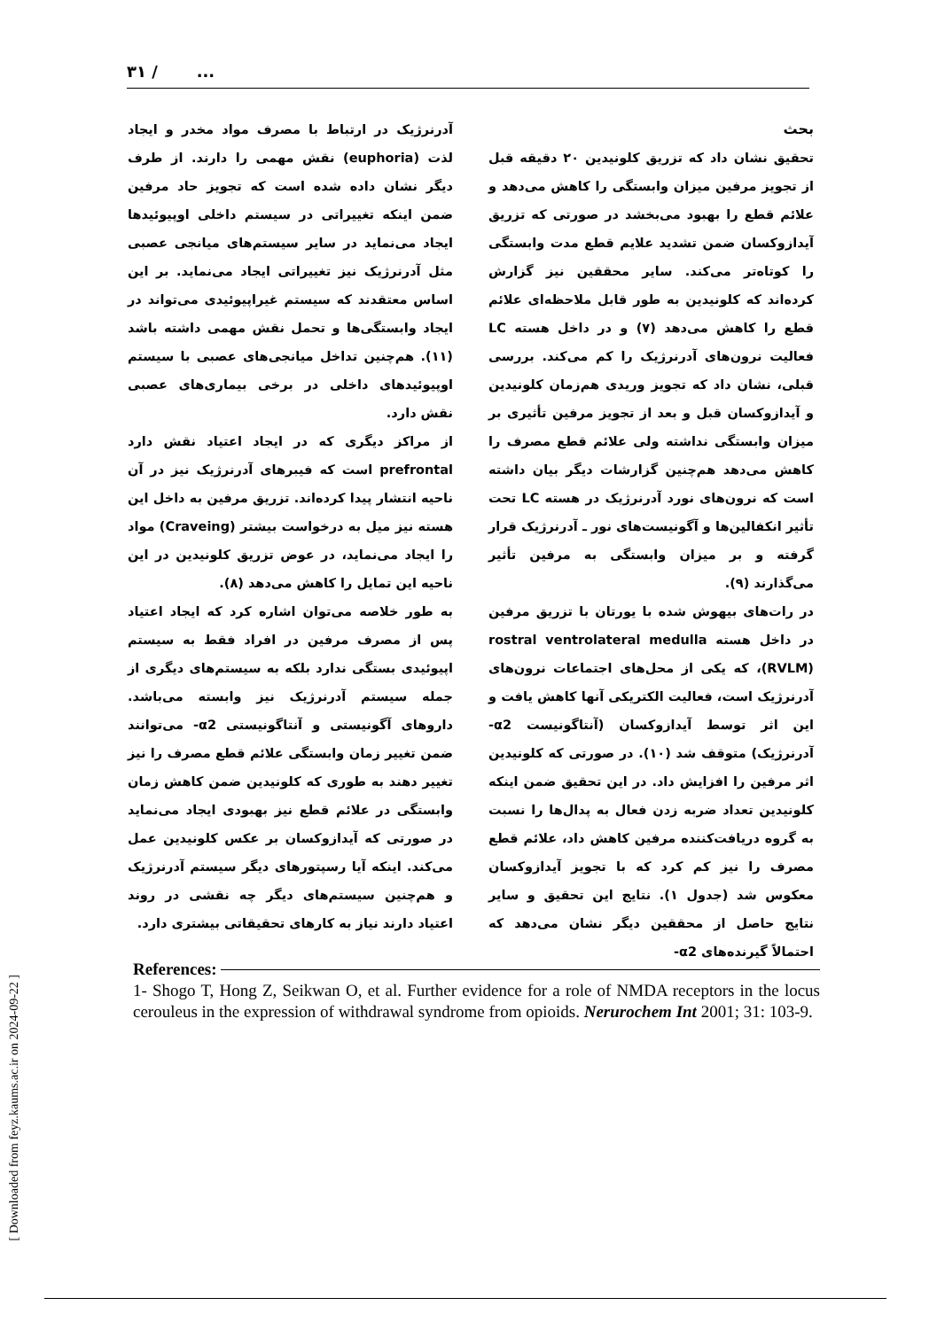۳۱ / ...
بحث
تحقیق نشان داد که تزریق کلونیدین ۲۰ دقیقه قبل از تجویز مرفین میزان وابستگی را کاهش می‌دهد و علائم قطع را بهبود می‌بخشد در صورتی که تزریق آیدازوکسان ضمن تشدید علایم قطع مدت وابستگی را کوتاه‌تر می‌کند. سایر محققین نیز گزارش کرده‌اند که کلونیدین به طور قابل ملاحظه‌ای علائم قطع را کاهش می‌دهد (۷) و در داخل هسته LC فعالیت نرون‌های آدرنرژیک را کم می‌کند. بررسی قبلی، نشان داد که تجویز وریدی هم‌زمان کلونیدین و آیدازوکسان قبل و بعد از تجویز مرفین تأثیری بر میزان وابستگی نداشته ولی علائم قطع مصرف را کاهش می‌دهد هم‌چنین گزارشات دیگر بیان داشته است که نرون‌های نورد آدرنرژیک در هسته LC تحت تأثیر انکفالین‌ها و آگونیست‌های نور ـ آدرنرژیک قرار گرفته و بر میزان وابستگی به مرفین تأثیر می‌گذارند (۹).
در رات‌های بیهوش شده با یورتان با تزریق مرفین در داخل هسته rostral ventrolateral medulla (RVLM)، که یکی از محل‌های اجتماعات نرون‌های آدرنرژیک است، فعالیت الکتریکی آنها کاهش یافت و این اثر توسط آیدازوکسان (آنتاگونیست α2- آدرنرژیک) متوقف شد (۱۰). در صورتی که کلونیدین اثر مرفین را افزایش داد. در این تحقیق ضمن اینکه کلونیدین تعداد ضربه زدن فعال به پدال‌ها را نسبت به گروه دریافت‌کننده مرفین کاهش داد، علائم قطع مصرف را نیز کم کرد که با تجویز آیدازوکسان معکوس شد (جدول ۱). نتایج این تحقیق و سایر نتایج حاصل از محققین دیگر نشان می‌دهد که احتمالاً گیرنده‌های α2-
آدرنرژیک در ارتباط با مصرف مواد مخدر و ایجاد لذت (euphoria) نقش مهمی را دارند. از طرف دیگر نشان داده شده است که تجویز حاد مرفین ضمن اینکه تغییراتی در سیستم داخلی اوپیوئیدها ایجاد می‌نماید در سایر سیستم‌های میانجی عصبی مثل آدرنرژیک نیز تغییراتی ایجاد می‌نماید. بر این اساس معتقدند که سیستم غیراپیوئیدی می‌تواند در ایجاد وابستگی‌ها و تحمل نقش مهمی داشته باشد (۱۱). هم‌چنین تداخل میانجی‌های عصبی با سیستم اوپیوئیدهای داخلی در برخی بیماری‌های عصبی نقش دارد.
از مراکز دیگری که در ایجاد اعتیاد نقش دارد prefrontal است که فیبرهای آدرنرژیک نیز در آن ناحیه انتشار پیدا کرده‌اند. تزریق مرفین به داخل این هسته نیز میل به درخواست بیشتر (Craveing) مواد را ایجاد می‌نماید، در عوض تزریق کلونیدین در این ناحیه این تمایل را کاهش می‌دهد (۸).
به طور خلاصه می‌توان اشاره کرد که ایجاد اعتیاد پس از مصرف مرفین در افراد فقط به سیستم اپیوئیدی بستگی ندارد بلکه به سیستم‌های دیگری از جمله سیستم آدرنرژیک نیز وابسته می‌باشد. داروهای آگونیستی و آنتاگونیستی α2- می‌توانند ضمن تغییر زمان وابستگی علائم قطع مصرف را نیز تغییر دهند به طوری که کلونیدین ضمن کاهش زمان وابستگی در علائم قطع نیز بهبودی ایجاد می‌نماید در صورتی که آیدازوکسان بر عکس کلونیدین عمل می‌کند. اینکه آیا رسپتورهای دیگر سیستم آدرنرژیک و هم‌چنین سیستم‌های دیگر چه نقشی در روند اعتیاد دارند نیاز به کارهای تحقیقاتی بیشتری دارد.
References:
1- Shogo T, Hong Z, Seikwan O, et al. Further evidence for a role of NMDA receptors in the locus cerouleus in the expression of withdrawal syndrome from opioids. Nerurochem Int 2001; 31: 103-9.
[ Downloaded from feyz.kaums.ac.ir on 2024-09-22 ]